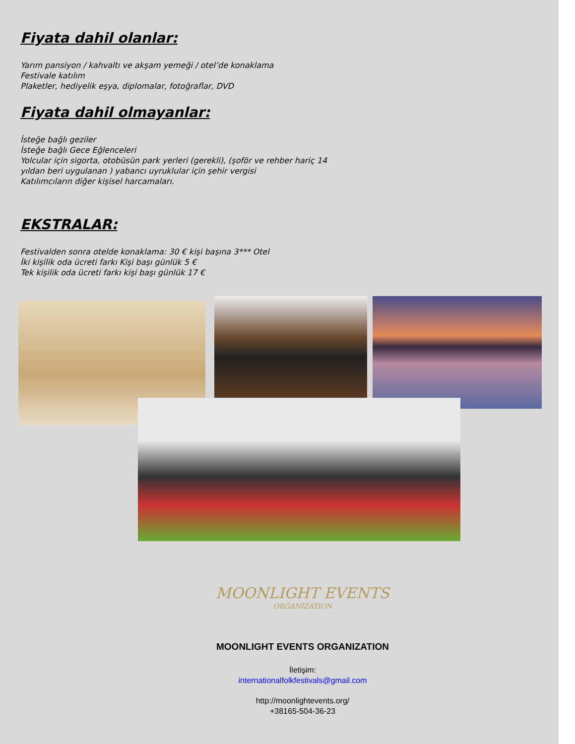Fiyata dahil olanlar:
Yarım pansiyon / kahvaltı ve akşam yemeği / otel’de konaklama
Festivale katılım
Plaketler, hediyelik eşya, diplomalar, fotoğraflar, DVD
Fiyata dahil olmayanlar:
İsteğe bağlı geziler
İsteğe bağlı Gece Eğlenceleri
Yolcular için sigorta, otobüsün park yerleri (gerekli), (şoför ve rehber hariç 14 yıldan beri uygulanan ) yabancı uyruklular için şehir vergisi
Katılımcıların diğer kişisel harcamaları.
EKSTRALAR:
Festivalden sonra otelde konaklama: 30 € kişi başına 3*** Otel
İki kişilik oda ücreti farkı Kişi başı günlük 5 €
Tek kişilik oda ücreti farkı kişi başı günlük 17 €
MOONLIGHT EVENTS
ORGANIZATION
MOONLIGHT EVENTS ORGANIZATION
İletişim:
internationalfolkfestivals@gmail.com
http://moonlightevents.org/
+38165-504-36-23